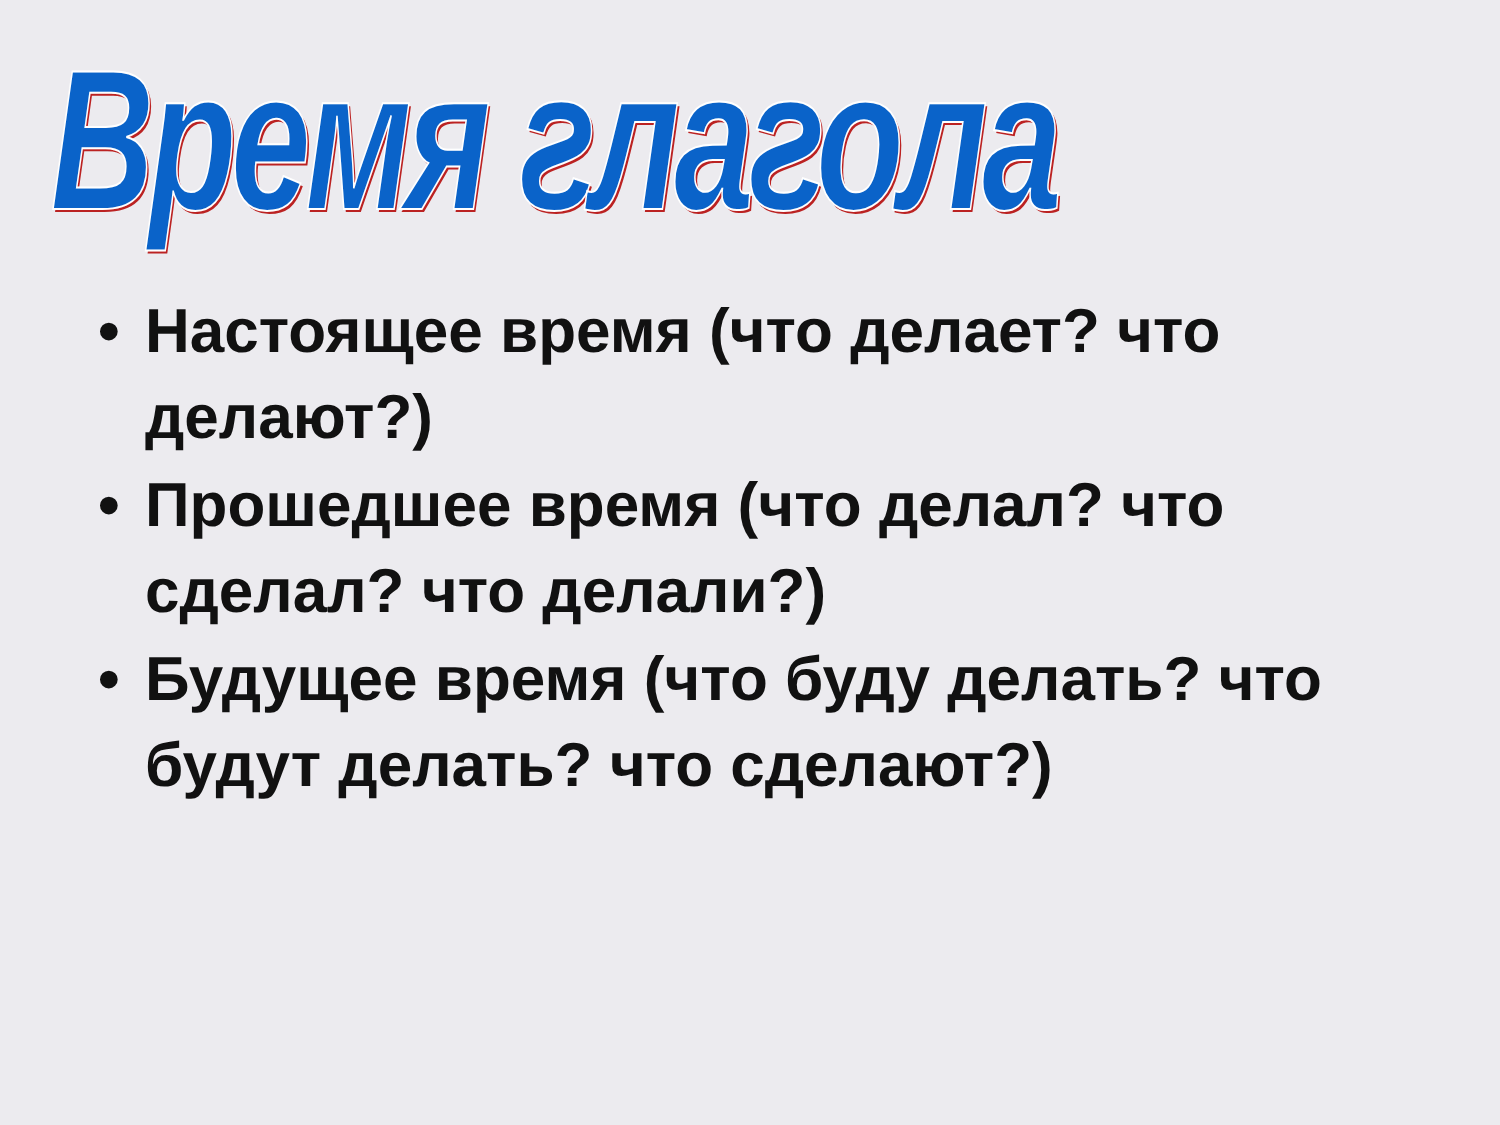Время глагола
• Настоящее время (что делает? что делают?)
• Прошедшее время (что делал? что сделал? что делали?)
• Будущее время (что буду делать? что будут делать? что сделают?)